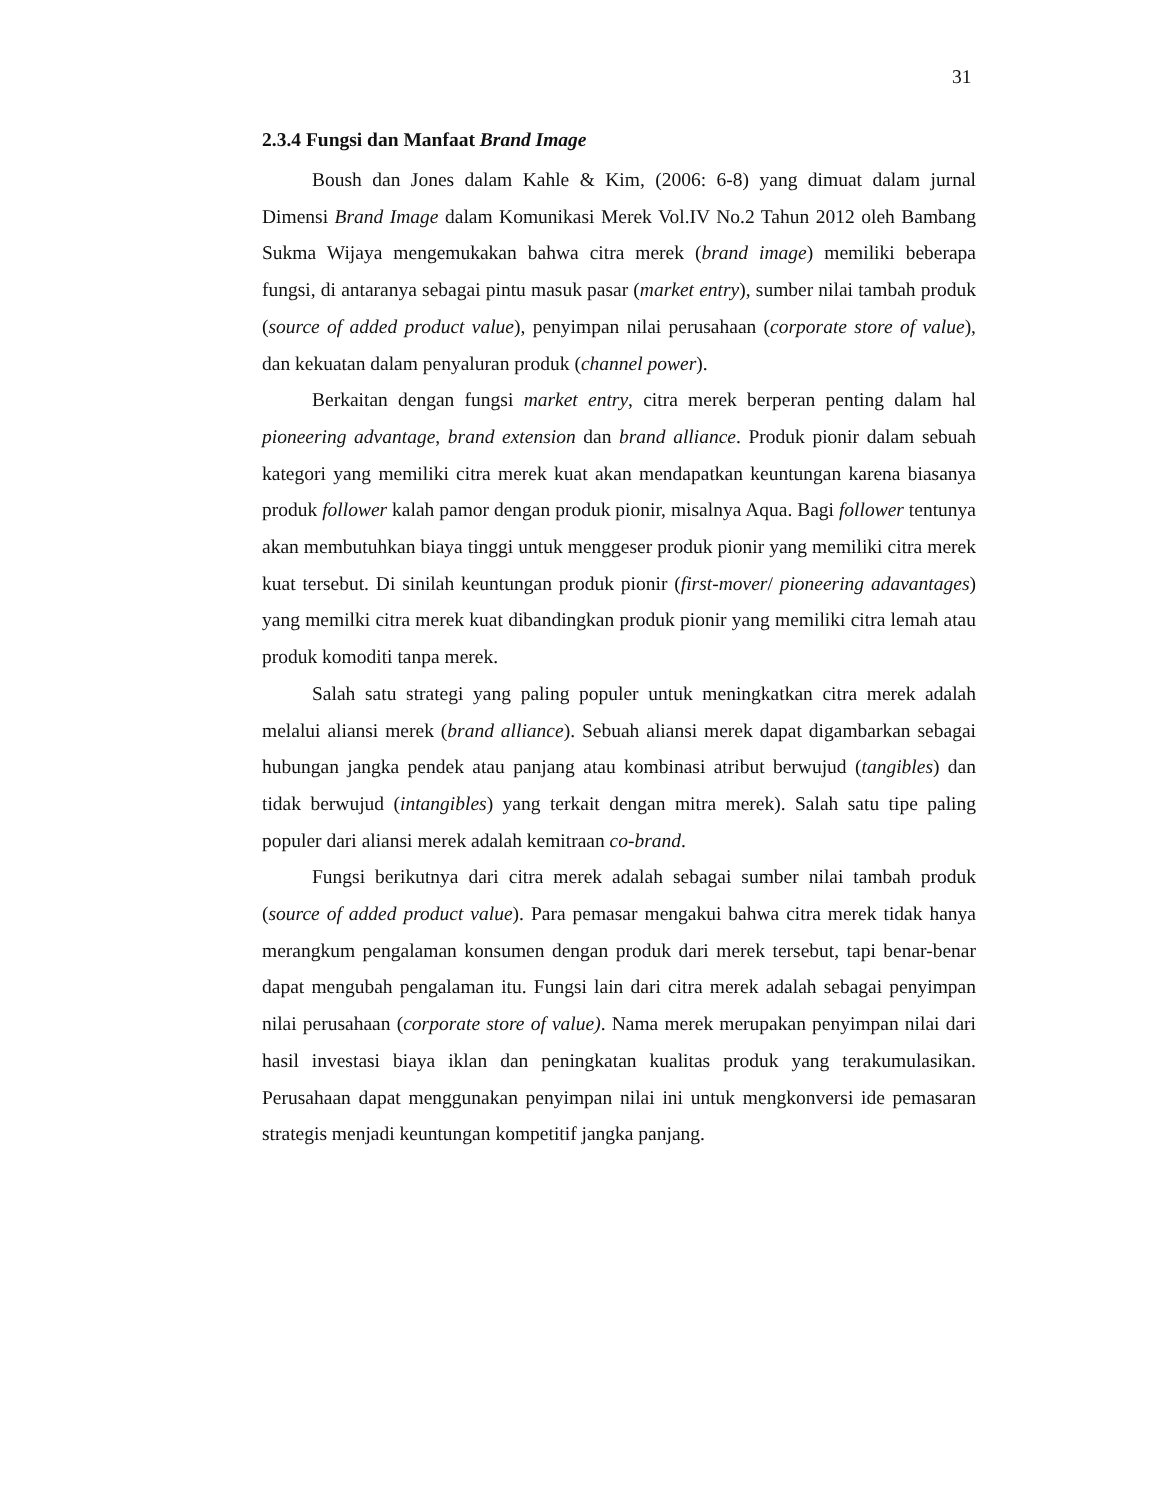31
2.3.4 Fungsi dan Manfaat Brand Image
Boush dan Jones dalam Kahle & Kim, (2006: 6-8) yang dimuat dalam jurnal Dimensi Brand Image dalam Komunikasi Merek Vol.IV No.2 Tahun 2012 oleh Bambang Sukma Wijaya mengemukakan bahwa citra merek (brand image) memiliki beberapa fungsi, di antaranya sebagai pintu masuk pasar (market entry), sumber nilai tambah produk (source of added product value), penyimpan nilai perusahaan (corporate store of value), dan kekuatan dalam penyaluran produk (channel power).
Berkaitan dengan fungsi market entry, citra merek berperan penting dalam hal pioneering advantage, brand extension dan brand alliance. Produk pionir dalam sebuah kategori yang memiliki citra merek kuat akan mendapatkan keuntungan karena biasanya produk follower kalah pamor dengan produk pionir, misalnya Aqua. Bagi follower tentunya akan membutuhkan biaya tinggi untuk menggeser produk pionir yang memiliki citra merek kuat tersebut. Di sinilah keuntungan produk pionir (first-mover/ pioneering adavantages) yang memilki citra merek kuat dibandingkan produk pionir yang memiliki citra lemah atau produk komoditi tanpa merek.
Salah satu strategi yang paling populer untuk meningkatkan citra merek adalah melalui aliansi merek (brand alliance). Sebuah aliansi merek dapat digambarkan sebagai hubungan jangka pendek atau panjang atau kombinasi atribut berwujud (tangibles) dan tidak berwujud (intangibles) yang terkait dengan mitra merek). Salah satu tipe paling populer dari aliansi merek adalah kemitraan co-brand.
Fungsi berikutnya dari citra merek adalah sebagai sumber nilai tambah produk (source of added product value). Para pemasar mengakui bahwa citra merek tidak hanya merangkum pengalaman konsumen dengan produk dari merek tersebut, tapi benar-benar dapat mengubah pengalaman itu. Fungsi lain dari citra merek adalah sebagai penyimpan nilai perusahaan (corporate store of value). Nama merek merupakan penyimpan nilai dari hasil investasi biaya iklan dan peningkatan kualitas produk yang terakumulasikan. Perusahaan dapat menggunakan penyimpan nilai ini untuk mengkonversi ide pemasaran strategis menjadi keuntungan kompetitif jangka panjang.